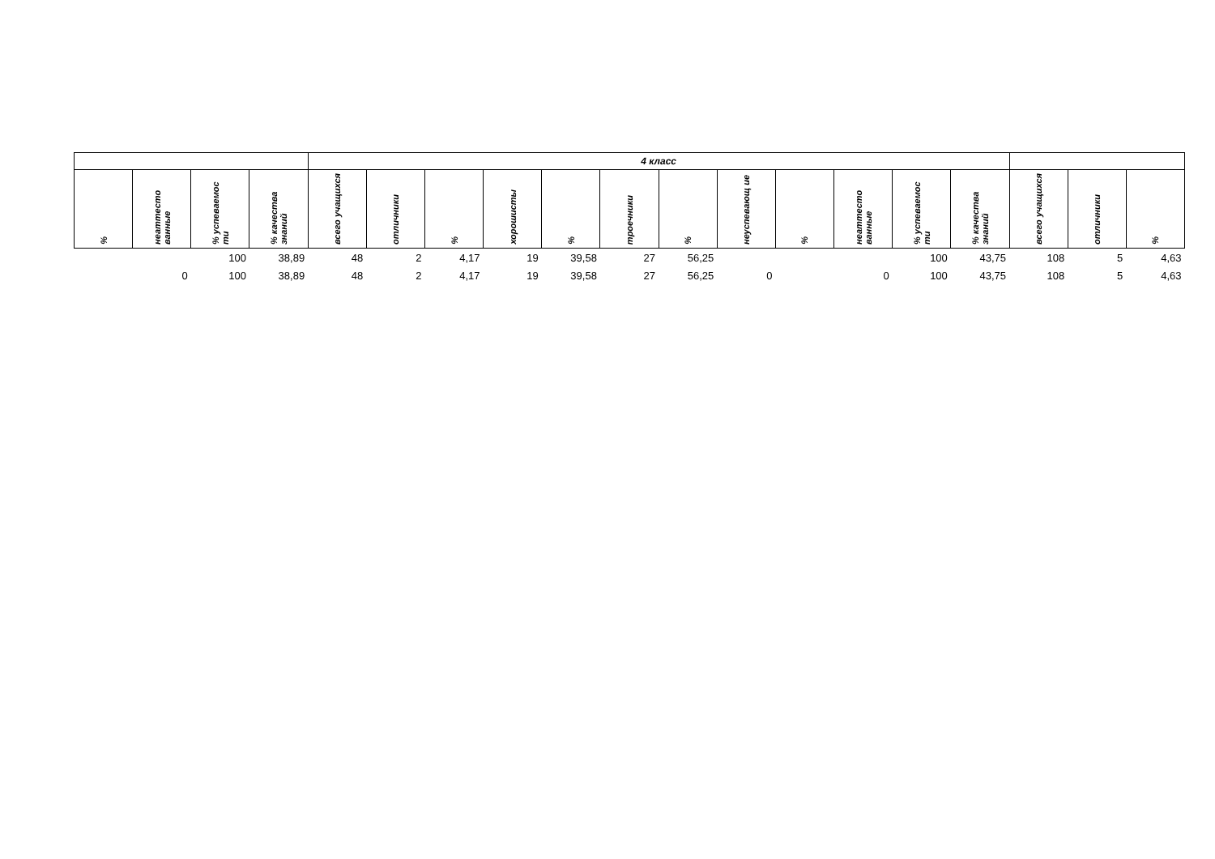| | | | | 4 класс | | | | | | | | | | | | | | |
| --- | --- | --- | --- | --- | --- | --- | --- | --- | --- | --- | --- | --- | --- | --- | --- | --- | --- | --- |
| % | неаттесто ванные | % успеваемос ти | % качества знаний | всего учащихся | отличники | % | хорошисты | % | троечники | % | неуспевающ ие | % | неаттесто ванные | % успеваемос ти | % качества знаний | всего учащихся | отличники | % |
| | | 100 | 38,89 | 48 | 2 | 4,17 | 19 | 39,58 | 27 | 56,25 | | | | 100 | 43,75 | 108 | 5 | 4,63 |
| | 0 | 100 | 38,89 | 48 | 2 | 4,17 | 19 | 39,58 | 27 | 56,25 | 0 | | 0 | 100 | 43,75 | 108 | 5 | 4,63 |